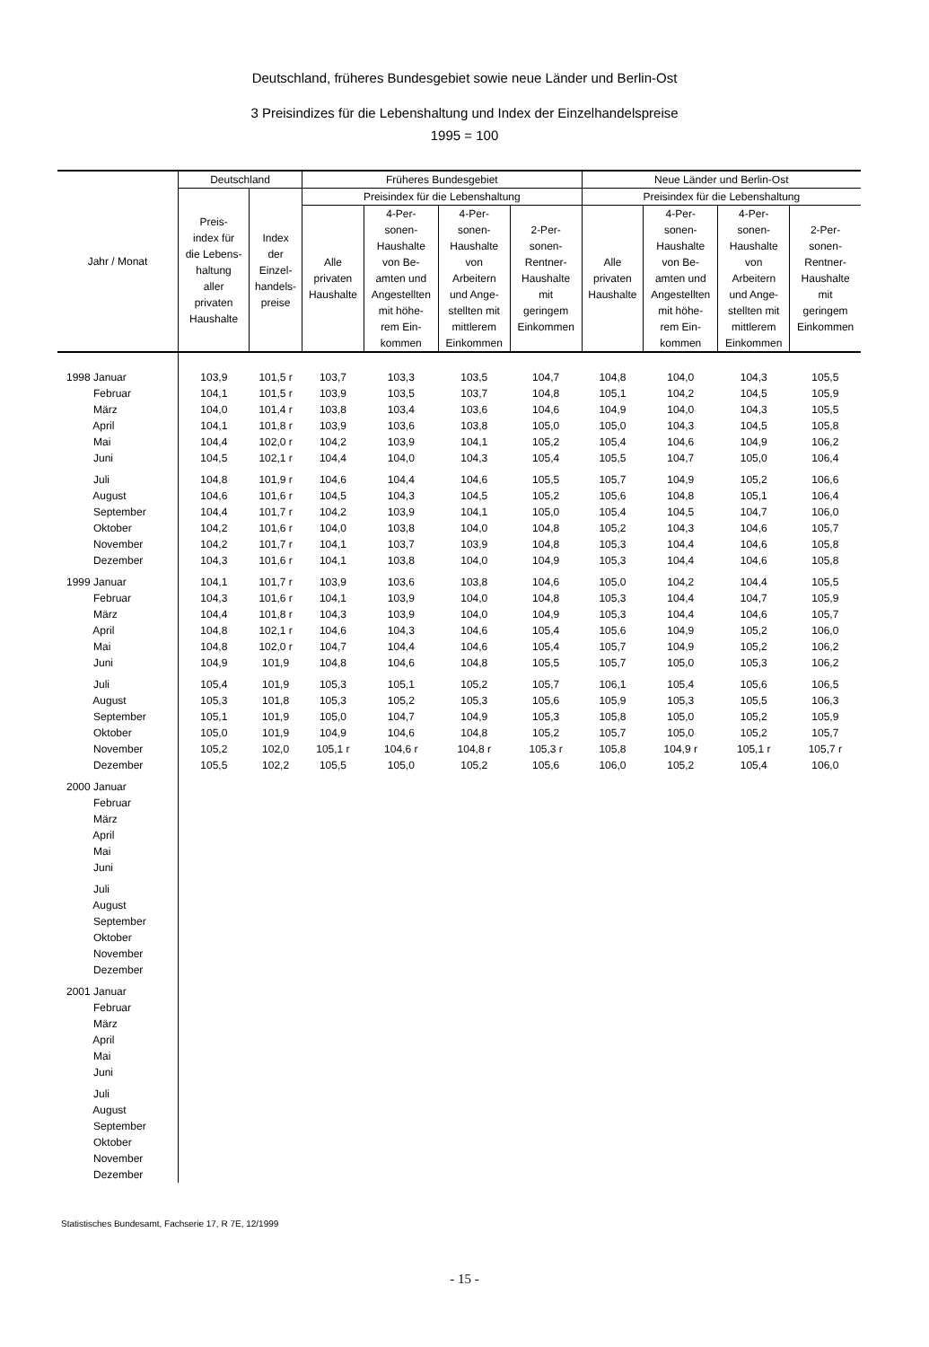Deutschland, früheres Bundesgebiet sowie neue Länder und Berlin-Ost
3 Preisindizes für die Lebenshaltung und Index der Einzelhandelspreise
1995 = 100
| Jahr / Monat | Deutschland | | Früheres Bundesgebiet | | | | Neue Länder und Berlin-Ost | | | |
| --- | --- | --- | --- | --- | --- | --- | --- | --- | --- | --- |
| | Preis- index für die Lebens- haltung aller privaten Haushalte | Index der Einzel- handels- preise | Preisindex für die Lebenshaltung | | | | Preisindex für die Lebenshaltung | | | |
| | | | Alle privaten Haushalte | 4-Per- sonen- Haushalte von Be- amten und Angestellten mit höhe- rem Ein- kommen | 4-Per- sonen- Haushalte von Arbeitern und Ange- stellten mit mittlerem Einkommen | 2-Per- sonen- Rentner- Haushalte mit geringem Einkommen | Alle privaten Haushalte | 4-Per- sonen- Haushalte von Be- amten und Angestellten mit höhe- rem Ein- kommen | 4-Per- sonen- Haushalte von Arbeitern und Ange- stellten mit mittlerem Einkommen | 2-Per- sonen- Rentner- Haushalte mit geringem Einkommen |
| 1998 Januar | 103,9 | 101,5 r | 103,7 | 103,3 | 103,5 | 104,7 | 104,8 | 104,0 | 104,3 | 105,5 |
| Februar | 104,1 | 101,5 r | 103,9 | 103,5 | 103,7 | 104,8 | 105,1 | 104,2 | 104,5 | 105,9 |
| März | 104,0 | 101,4 r | 103,8 | 103,4 | 103,6 | 104,6 | 104,9 | 104,0 | 104,3 | 105,5 |
| April | 104,1 | 101,8 r | 103,9 | 103,6 | 103,8 | 105,0 | 105,0 | 104,3 | 104,5 | 105,8 |
| Mai | 104,4 | 102,0 r | 104,2 | 103,9 | 104,1 | 105,2 | 105,4 | 104,6 | 104,9 | 106,2 |
| Juni | 104,5 | 102,1 r | 104,4 | 104,0 | 104,3 | 105,4 | 105,5 | 104,7 | 105,0 | 106,4 |
| Juli | 104,8 | 101,9 r | 104,6 | 104,4 | 104,6 | 105,5 | 105,7 | 104,9 | 105,2 | 106,6 |
| August | 104,6 | 101,6 r | 104,5 | 104,3 | 104,5 | 105,2 | 105,6 | 104,8 | 105,1 | 106,4 |
| September | 104,4 | 101,7 r | 104,2 | 103,9 | 104,1 | 105,0 | 105,4 | 104,5 | 104,7 | 106,0 |
| Oktober | 104,2 | 101,6 r | 104,0 | 103,8 | 104,0 | 104,8 | 105,2 | 104,3 | 104,6 | 105,7 |
| November | 104,2 | 101,7 r | 104,1 | 103,7 | 103,9 | 104,8 | 105,3 | 104,4 | 104,6 | 105,8 |
| Dezember | 104,3 | 101,6 r | 104,1 | 103,8 | 104,0 | 104,9 | 105,3 | 104,4 | 104,6 | 105,8 |
| 1999 Januar | 104,1 | 101,7 r | 103,9 | 103,6 | 103,8 | 104,6 | 105,0 | 104,2 | 104,4 | 105,5 |
| Februar | 104,3 | 101,6 r | 104,1 | 103,9 | 104,0 | 104,8 | 105,3 | 104,4 | 104,7 | 105,9 |
| März | 104,4 | 101,8 r | 104,3 | 103,9 | 104,0 | 104,9 | 105,3 | 104,4 | 104,6 | 105,7 |
| April | 104,8 | 102,1 r | 104,6 | 104,3 | 104,6 | 105,4 | 105,6 | 104,9 | 105,2 | 106,0 |
| Mai | 104,8 | 102,0 r | 104,7 | 104,4 | 104,6 | 105,4 | 105,7 | 104,9 | 105,2 | 106,2 |
| Juni | 104,9 | 101,9 | 104,8 | 104,6 | 104,8 | 105,5 | 105,7 | 105,0 | 105,3 | 106,2 |
| Juli | 105,4 | 101,9 | 105,3 | 105,1 | 105,2 | 105,7 | 106,1 | 105,4 | 105,6 | 106,5 |
| August | 105,3 | 101,8 | 105,3 | 105,2 | 105,3 | 105,6 | 105,9 | 105,3 | 105,5 | 106,3 |
| September | 105,1 | 101,9 | 105,0 | 104,7 | 104,9 | 105,3 | 105,8 | 105,0 | 105,2 | 105,9 |
| Oktober | 105,0 | 101,9 | 104,9 | 104,6 | 104,8 | 105,2 | 105,7 | 105,0 | 105,2 | 105,7 |
| November | 105,2 | 102,0 | 105,1 r | 104,6 r | 104,8 r | 105,3 r | 105,8 | 104,9 r | 105,1 r | 105,7 r |
| Dezember | 105,5 | 102,2 | 105,5 | 105,0 | 105,2 | 105,6 | 106,0 | 105,2 | 105,4 | 106,0 |
| 2000 Januar | | | | | | | | | | |
| Februar | | | | | | | | | | |
| März | | | | | | | | | | |
| April | | | | | | | | | | |
| Mai | | | | | | | | | | |
| Juni | | | | | | | | | | |
| Juli | | | | | | | | | | |
| August | | | | | | | | | | |
| September | | | | | | | | | | |
| Oktober | | | | | | | | | | |
| November | | | | | | | | | | |
| Dezember | | | | | | | | | | |
| 2001 Januar | | | | | | | | | | |
| Februar | | | | | | | | | | |
| März | | | | | | | | | | |
| April | | | | | | | | | | |
| Mai | | | | | | | | | | |
| Juni | | | | | | | | | | |
| Juli | | | | | | | | | | |
| August | | | | | | | | | | |
| September | | | | | | | | | | |
| Oktober | | | | | | | | | | |
| November | | | | | | | | | | |
| Dezember | | | | | | | | | | |
Statistisches Bundesamt, Fachserie 17, R 7E, 12/1999
- 15 -